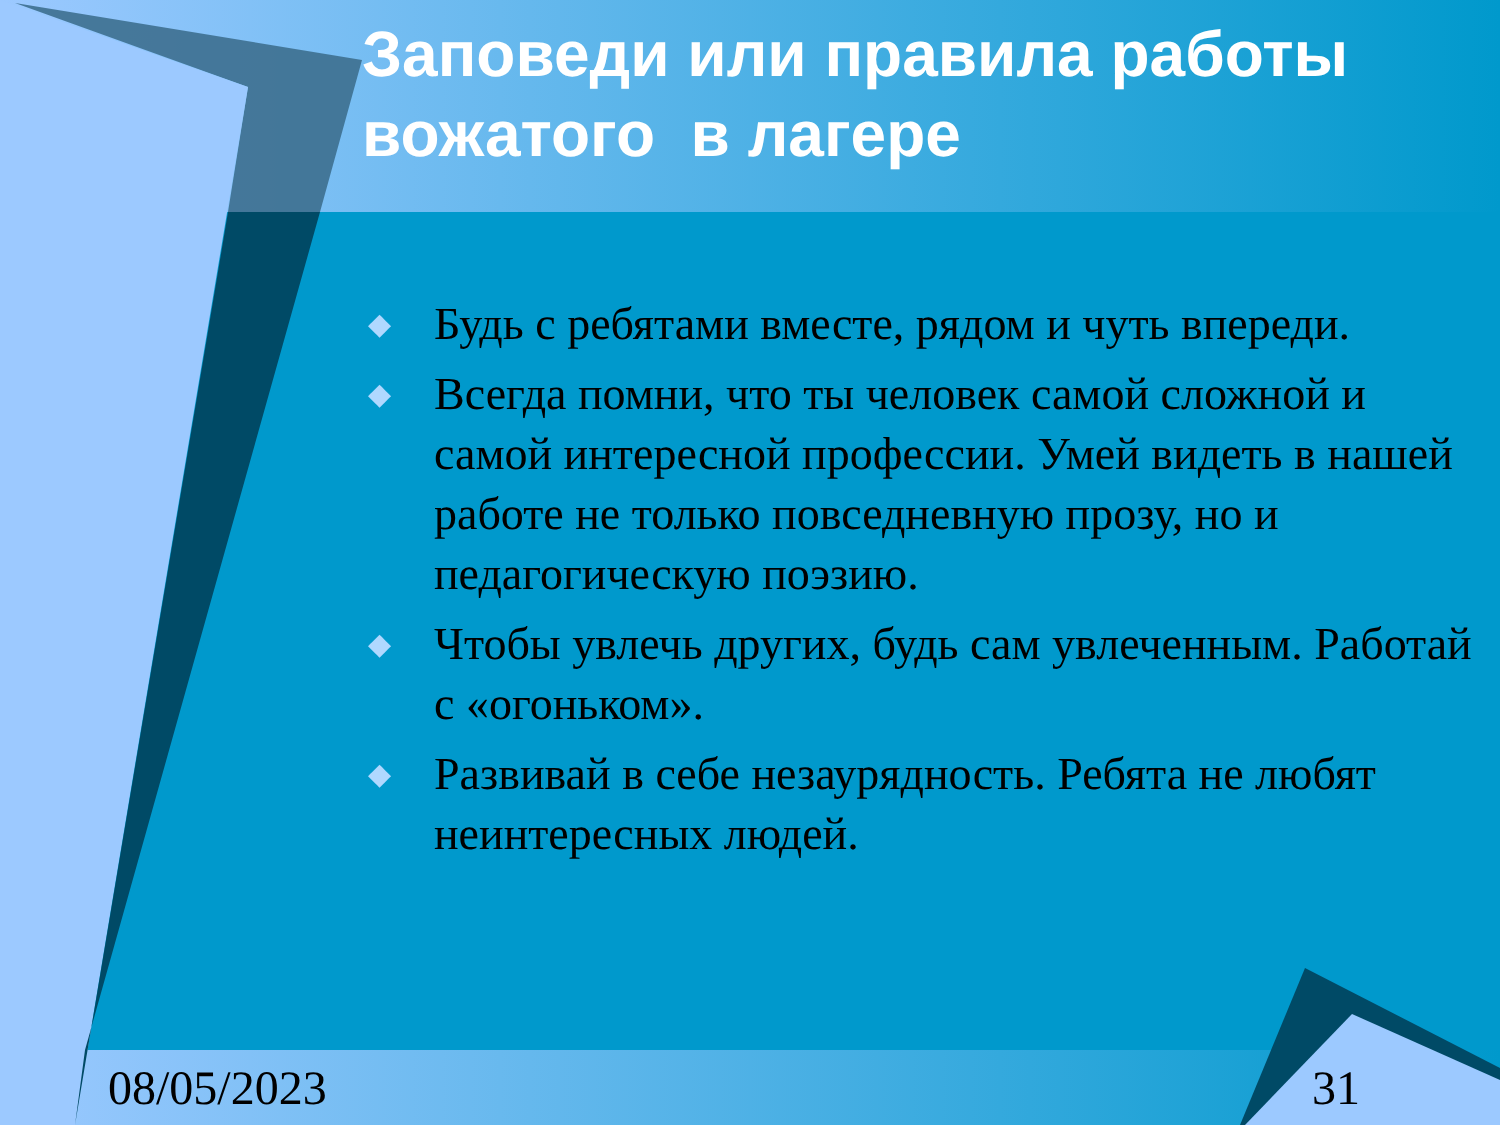Заповеди или правила работы вожатого в лагере
◆ Будь с ребятами вместе, рядом и чуть впереди.
◆ Всегда помни, что ты человек самой сложной и самой интересной профессии. Умей видеть в нашей работе не только повседневную прозу, но и педагогическую поэзию.
◆ Чтобы увлечь других, будь сам увлеченным. Работай с «огоньком».
◆ Развивай в себе незаурядность. Ребята не любят неинтересных людей.
08/05/2023 31